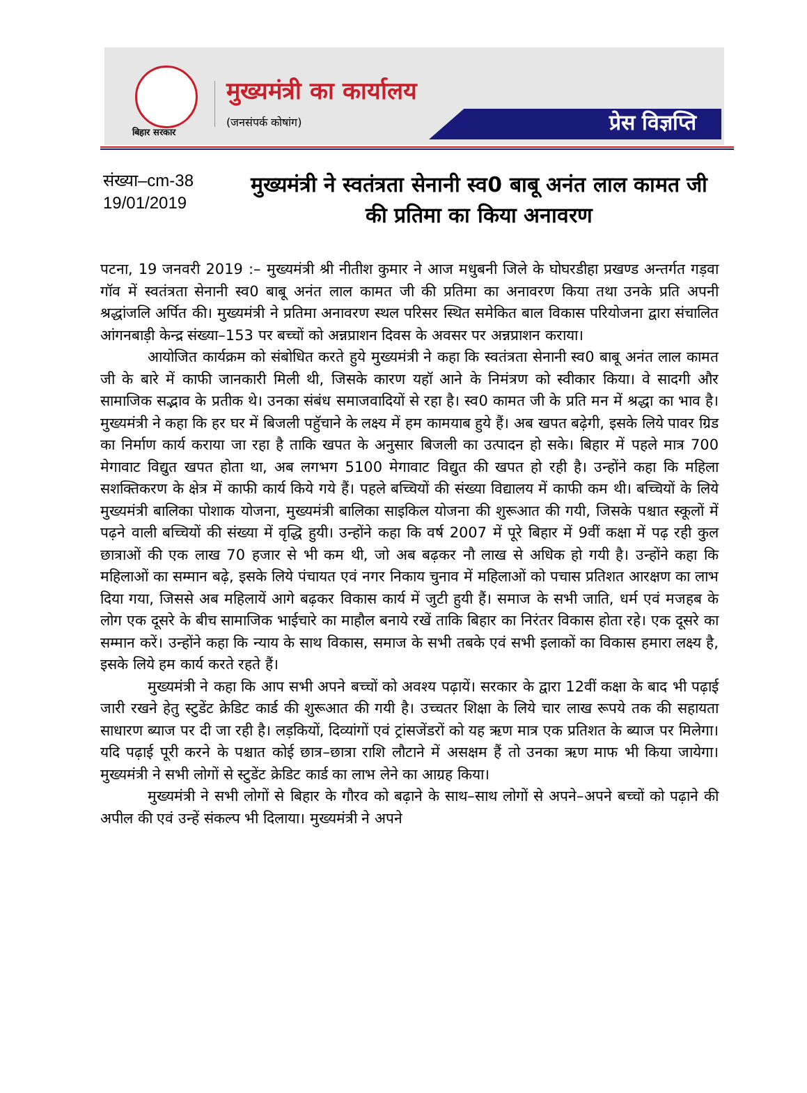बिहार सरकार
मुख्यमंत्री का कार्यालय
(जनसंपर्क कोषांग)
प्रेस विज्ञप्ति
संख्या–cm-38
19/01/2019
मुख्यमंत्री ने स्वतंत्रता सेनानी स्व0 बाबू अनंत लाल कामत जी की प्रतिमा का किया अनावरण
पटना, 19 जनवरी 2019 :– मुख्यमंत्री श्री नीतीश कुमार ने आज मधुबनी जिले के घोघरडीहा प्रखण्ड अन्तर्गत गड़वा गॉव में स्वतंत्रता सेनानी स्व0 बाबू अनंत लाल कामत जी की प्रतिमा का अनावरण किया तथा उनके प्रति अपनी श्रद्धांजलि अर्पित की। मुख्यमंत्री ने प्रतिमा अनावरण स्थल परिसर स्थित समेकित बाल विकास परियोजना द्वारा संचालित आंगनबाड़ी केन्द्र संख्या–153 पर बच्चों को अन्नप्राशन दिवस के अवसर पर अन्नप्राशन कराया।
आयोजित कार्यक्रम को संबोधित करते हुये मुख्यमंत्री ने कहा कि स्वतंत्रता सेनानी स्व0 बाबू अनंत लाल कामत जी के बारे में काफी जानकारी मिली थी, जिसके कारण यहॉ आने के निमंत्रण को स्वीकार किया। वे सादगी और सामाजिक सद्भाव के प्रतीक थे। उनका संबंध समाजवादियों से रहा है। स्व0 कामत जी के प्रति मन में श्रद्धा का भाव है। मुख्यमंत्री ने कहा कि हर घर में बिजली पहुॅचाने के लक्ष्य में हम कामयाब हुये हैं। अब खपत बढ़ेगी, इसके लिये पावर ग्रिड का निर्माण कार्य कराया जा रहा है ताकि खपत के अनुसार बिजली का उत्पादन हो सके। बिहार में पहले मात्र 700 मेगावाट विद्युत खपत होता था, अब लगभग 5100 मेगावाट विद्युत की खपत हो रही है। उन्होंने कहा कि महिला सशक्तिकरण के क्षेत्र में काफी कार्य किये गये हैं। पहले बच्चियों की संख्या विद्यालय में काफी कम थी। बच्चियों के लिये मुख्यमंत्री बालिका पोशाक योजना, मुख्यमंत्री बालिका साइकिल योजना की शुरूआत की गयी, जिसके पश्चात स्कूलों में पढ़ने वाली बच्चियों की संख्या में वृद्धि हुयी। उन्होंने कहा कि वर्ष 2007 में पूरे बिहार में 9वीं कक्षा में पढ़ रही कुल छात्राओं की एक लाख 70 हजार से भी कम थी, जो अब बढ़कर नौ लाख से अधिक हो गयी है। उन्होंने कहा कि महिलाओं का सम्मान बढ़े, इसके लिये पंचायत एवं नगर निकाय चुनाव में महिलाओं को पचास प्रतिशत आरक्षण का लाभ दिया गया, जिससे अब महिलायें आगे बढ़कर विकास कार्य में जुटी हुयी हैं। समाज के सभी जाति, धर्म एवं मजहब के लोग एक दूसरे के बीच सामाजिक भाईचारे का माहौल बनाये रखें ताकि बिहार का निरंतर विकास होता रहे। एक दूसरे का सम्मान करें। उन्होंने कहा कि न्याय के साथ विकास, समाज के सभी तबके एवं सभी इलाकों का विकास हमारा लक्ष्य है, इसके लिये हम कार्य करते रहते हैं।
मुख्यमंत्री ने कहा कि आप सभी अपने बच्चों को अवश्य पढ़ायें। सरकार के द्वारा 12वीं कक्षा के बाद भी पढ़ाई जारी रखने हेतु स्टुडेंट क्रेडिट कार्ड की शुरूआत की गयी है। उच्चतर शिक्षा के लिये चार लाख रूपये तक की सहायता साधारण ब्याज पर दी जा रही है। लड़कियों, दिव्यांगों एवं ट्रांसजेंडरों को यह ऋण मात्र एक प्रतिशत के ब्याज पर मिलेगा। यदि पढ़ाई पूरी करने के पश्चात कोई छात्र–छात्रा राशि लौटाने में असक्षम हैं तो उनका ऋण माफ भी किया जायेगा। मुख्यमंत्री ने सभी लोगों से स्टुडेंट क्रेडिट कार्ड का लाभ लेने का आग्रह किया।
मुख्यमंत्री ने सभी लोगों से बिहार के गौरव को बढ़ाने के साथ–साथ लोगों से अपने–अपने बच्चों को पढ़ाने की अपील की एवं उन्हें संकल्प भी दिलाया। मुख्यमंत्री ने अपने